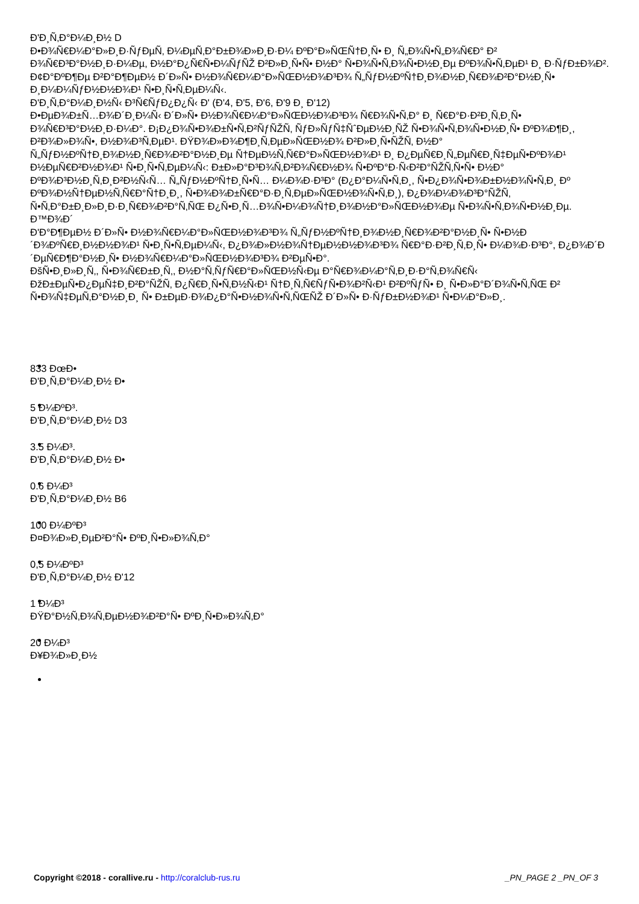Ð'Ð¸Ñ‚Ð°Ð¼Ð¸Ð½ D
Ð•Ð¾Ñ€Ð¼Ð°Ð»Ð¸Ð·ÑƒÐµÑ‚ Ð¼ÐµÑ‚Ð°Ð±Ð¾Ð»Ð¸Ð·Ð¼ ÐºÐ°Ð»ÑŒÑ†Ð¸Ñ• Ð¸ Ñ„Ð¾Ñ•Ñ„Ð¾Ñ€Ð° Ð² Ð¾Ñ€Ð³Ð°Ð½Ð¸Ð·Ð¼Ðµ, Ð½Ð°Ð¿Ñ€Ñ•Ð¼ÑƒÑŽ Ð²Ð»Ð¸Ñ•Ñ• Ð½Ð° Ñ•Ð¾Ñ•Ñ‚Ð¾Ñ•Ð½Ð¸Ðµ ÐºÐ¾Ñ•Ñ‚ÐµÐ¹ Ð¸ Ð·ÑƒÐ±Ð¾Ð². Ð¢Ð°ÐºÐ¶Ðµ Ð²Ð°Ð¶ÐµÐ½ Ð´Ð»Ñ• Ð½Ð¾Ñ€Ð¼Ð°Ð»ÑŒÐ½Ð¾Ð³Ð¾ Ñ„ÑƒÐ½ÐºÑ†Ð¸Ð¾Ð½Ð¸Ñ€Ð¾Ð²Ð°Ð½Ð¸Ñ• Ð¸Ð¼Ð¼ÑƒÐ½Ð½Ð¾Ð¹ Ñ•Ð¸Ñ•Ñ‚ÐµÐ¼Ñ‹.
Ð'Ð¸Ñ‚Ð°Ð¼Ð¸Ð½Ñ‹ Ð³Ñ€ÑƒÐ¿Ð¿Ñ‹ Ð' (Ð'4, Ð'5, Ð'6, Ð'9 Ð¸ Ð'12)
Ð•ÐµÐ¾Ð±Ñ…Ð¾Ð´Ð¸Ð¼Ñ‹ Ð´Ð»Ñ• Ð½Ð¾Ñ€Ð¼Ð°Ð»ÑŒÐ½Ð¾Ð³Ð¾ Ñ€Ð¾Ñ•Ñ‚Ð° Ð¸ Ñ€Ð°Ð·Ð²Ð¸Ñ‚Ð¸Ñ• Ð¾Ñ€Ð³Ð°Ð½Ð¸Ð·Ð¼Ð°. Ð¡Ð¿Ð¾Ñ•Ð¾Ð±Ñ•Ñ‚Ð²ÑƒÑŽÑ‚ ÑƒÐ»ÑƒÑ‡ÑˆÐµÐ½Ð¸ÑŽ Ñ•Ð¾Ñ•Ñ‚Ð¾Ñ•Ð½Ð¸Ñ• ÐºÐ¾Ð¶Ð¸, Ð²Ð¾Ð»Ð¾Ñ•, Ð½Ð¾Ð³Ñ‚ÐµÐ¹. ÐŸÐ¾Ð»Ð¾Ð¶Ð¸Ñ‚ÐµÐ»ÑŒÐ½Ð¾ Ð²Ð»Ð¸Ñ•ÑŽÑ‚ Ð½Ð° Ñ„ÑƒÐ½ÐºÑ†Ð¸Ð¾Ð½Ð¸Ñ€Ð¾Ð²Ð°Ð½Ð¸Ðµ Ñ†ÐµÐ½Ñ‚Ñ€Ð°Ð»ÑŒÐ½Ð¾Ð¹ Ð¸ Ð¿ÐµÑ€Ð¸Ñ„ÐµÑ€Ð¸Ñ‡ÐµÑ•ÐºÐ¾Ð¹ Ð½ÐµÑ€Ð²Ð½Ð¾Ð¹ Ñ•Ð¸Ñ•Ñ‚ÐµÐ¼Ñ‹: Ð±Ð»Ð°Ð³Ð¾Ñ‚Ð²Ð¾Ñ€Ð½Ð¾ Ñ•ÐºÐ°Ð·Ñ‹Ð²Ð°ÑŽÑ‚Ñ•Ñ• Ð½Ð° ÐºÐ¾Ð³Ð½Ð¸Ñ‚Ð¸Ð²Ð½Ñ‹Ñ… Ñ„ÑƒÐ½ÐºÑ†Ð¸Ñ•Ñ… Ð¼Ð¾Ð·Ð³Ð° (Ð¿Ð°Ð¼Ñ•Ñ‚Ð¸, Ñ•Ð¿Ð¾Ñ•Ð¾Ð±Ð½Ð¾Ñ•Ñ‚Ð¸ Ðº ÐºÐ¾Ð½Ñ†ÐµÐ½Ñ‚Ñ€Ð°Ñ†Ð¸Ð¸, Ñ•Ð¾Ð¾Ð±Ñ€Ð°Ð·Ð¸Ñ‚ÐµÐ»ÑŒÐ½Ð¾Ñ•Ñ‚Ð¸), Ð¿Ð¾Ð¼Ð¾Ð³Ð°ÑŽÑ‚ Ñ•Ñ‚Ð°Ð±Ð¸Ð»Ð¸Ð·Ð¸Ñ€Ð¾Ð²Ð°Ñ‚ÑŒ Ð¿Ñ•Ð¸Ñ…Ð¾Ñ•Ð¼Ð¾Ñ†Ð¸Ð¾Ð½Ð°Ð»ÑŒÐ½Ð¾Ðµ Ñ•Ð¾Ñ•Ñ‚Ð¾Ñ•Ð½Ð¸Ðµ.
Ð™Ð¾Ð´
Ð'Ð°Ð¶ÐµÐ½ Ð´Ð»Ñ• Ð½Ð¾Ñ€Ð¼Ð°Ð»ÑŒÐ½Ð¾Ð³Ð¾ Ñ„ÑƒÐ½ÐºÑ†Ð¸Ð¾Ð½Ð¸Ñ€Ð¾Ð²Ð°Ð½Ð¸Ñ• Ñ•Ð½Ð´Ð¾ÐºÑ€Ð¸Ð½Ð½Ð¾Ð¹ Ñ•Ð¸Ñ•Ñ‚ÐµÐ¼Ñ‹, Ð¿Ð¾Ð»Ð½Ð¾Ñ†ÐµÐ½Ð½Ð¾Ð³Ð¾ Ñ€Ð°Ð·Ð²Ð¸Ñ‚Ð¸Ñ• Ð¼Ð¾Ð·Ð³Ð°, Ð¿Ð¾Ð´Ð´ÐµÑ€Ð¶Ð°Ð½Ð¸Ñ• Ð½Ð¾Ñ€Ð¼Ð°Ð»ÑŒÐ½Ð¾Ð³Ð¾ Ð²ÐµÑ•Ð°.
ÐšÑ•Ð¸Ð»Ð¸Ñ‚, Ñ•Ð¾Ñ€Ð±Ð¸Ñ‚, Ð½Ð°Ñ‚ÑƒÑ€Ð°Ð»ÑŒÐ½Ñ‹Ðµ Ð°Ñ€Ð¾Ð¼Ð°Ñ‚Ð¸Ð·Ð°Ñ‚Ð¾Ñ€Ñ‹ ÐžÐ±ÐµÑ•Ð¿ÐµÑ‡Ð¸Ð²Ð°ÑŽÑ‚ Ð¿Ñ€Ð¸Ñ•Ñ‚Ð½Ñ‹Ð¹ Ñ†Ð¸Ñ‚Ñ€ÑƒÑ•Ð¾Ð²Ñ‹Ð¹ Ð²ÐºÑƒÑ• Ð¸ Ñ•Ð»Ð°Ð´Ð¾Ñ•Ñ‚ÑŒ Ð² Ñ•Ð¾Ñ‡ÐµÑ‚Ð°Ð½Ð¸Ð¸ Ñ• Ð±ÐµÐ·Ð¾Ð¿Ð°Ñ•Ð½Ð¾Ñ•Ñ‚ÑŒÑŽ Ð´Ð»Ñ• Ð·ÑƒÐ±Ð½Ð¾Ð¹ Ñ•Ð¼Ð°Ð»Ð¸.
833 ÐœÐ•
Ð'Ð¸Ñ‚Ð°Ð¼Ð¸Ð½ Ð•
5 Ð¼ÐºÐ³.
Ð'Ð¸Ñ‚Ð°Ð¼Ð¸Ð½ D3
3.5 Ð¼Ð³.
Ð'Ð¸Ñ‚Ð°Ð¼Ð¸Ð½ Ð•
0.6 Ð¼Ð³
Ð'Ð¸Ñ‚Ð°Ð¼Ð¸Ð½ B6
100 Ð¼ÐºÐ³
Ð¤Ð¾Ð»Ð¸ÐµÐ²Ð°Ñ• ÐºÐ¸Ñ•Ð»Ð¾Ñ‚Ð°
0,5 Ð¼ÐºÐ³
Ð'Ð¸Ñ‚Ð°Ð¼Ð¸Ð½ Ð'12
1 Ð¼Ð³
ÐŸÐ°Ð½Ñ‚Ð¾Ñ‚ÐµÐ½Ð¾Ð²Ð°Ñ• ÐºÐ¸Ñ•Ð»Ð¾Ñ‚Ð°
20 Ð¼Ð³
Ð¥Ð¾Ð»Ð¸Ð½
Copyright ©2018 - corallive.ru - http://coralclub-rus.ru _PN_PAGE 2 _PN_OF 3